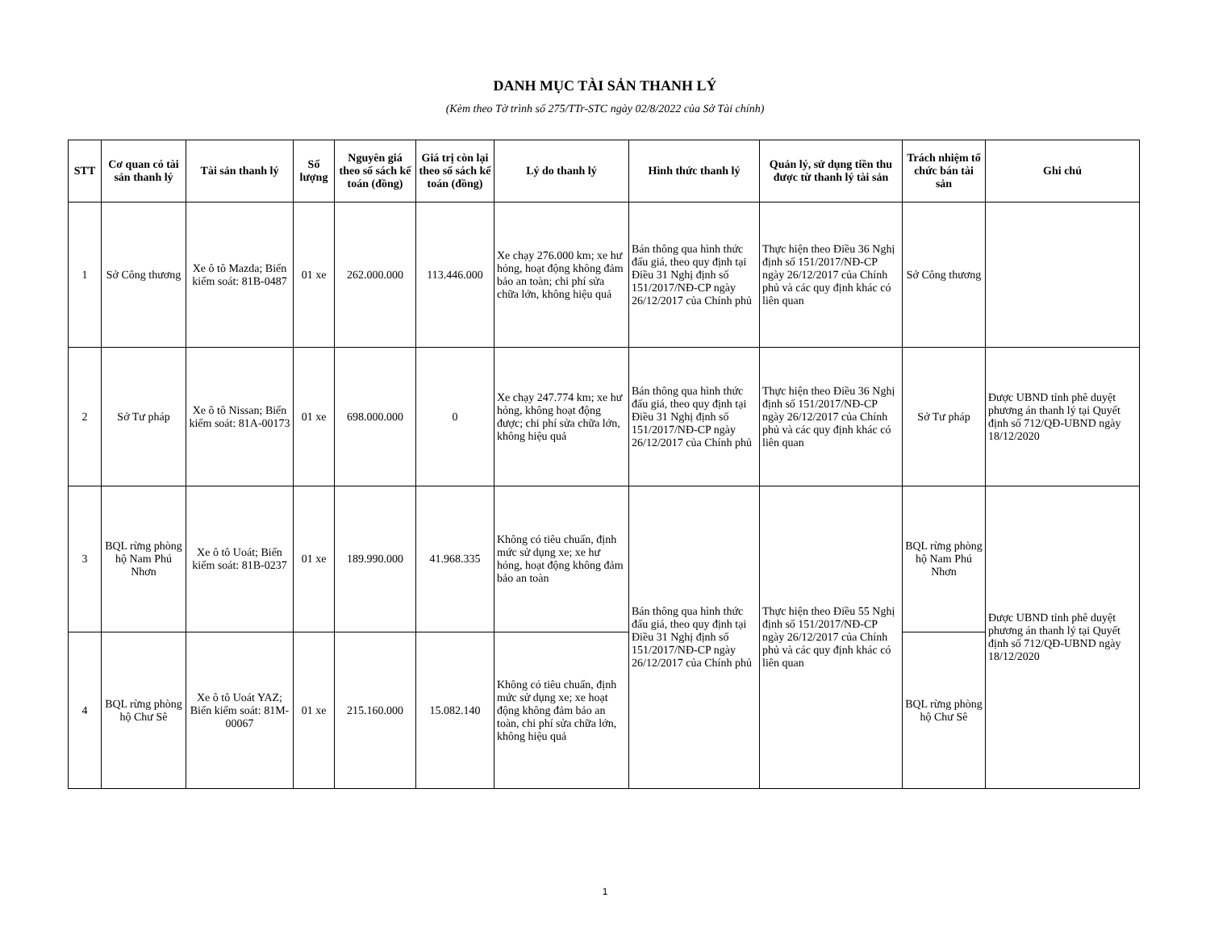DANH MỤC TÀI SẢN THANH LÝ
(Kèm theo Tờ trình số 275/TTr-STC ngày 02/8/2022 của Sở Tài chính)
| STT | Cơ quan có tài sản thanh lý | Tài sản thanh lý | Số lượng | Nguyên giá theo sổ sách kế toán (đồng) | Giá trị còn lại theo sổ sách kế toán (đồng) | Lý do thanh lý | Hình thức thanh lý | Quản lý, sử dụng tiền thu được từ thanh lý tài sản | Trách nhiệm tổ chức bán tài sản | Ghi chú |
| --- | --- | --- | --- | --- | --- | --- | --- | --- | --- | --- |
| 1 | Sở Công thương | Xe ô tô Mazda; Biển kiểm soát: 81B-0487 | 01 xe | 262.000.000 | 113.446.000 | Xe chạy 276.000 km; xe hư hỏng, hoạt động không đảm bảo an toàn; chi phí sửa chữa lớn, không hiệu quả | Bán thông qua hình thức đấu giá, theo quy định tại Điều 31 Nghị định số 151/2017/NĐ-CP ngày 26/12/2017 của Chính phủ | Thực hiện theo Điều 36 Nghị định số 151/2017/NĐ-CP ngày 26/12/2017 của Chính phủ và các quy định khác có liên quan | Sở Công thương | |
| 2 | Sở Tư pháp | Xe ô tô Nissan; Biển kiểm soát: 81A-00173 | 01 xe | 698.000.000 | 0 | Xe chạy 247.774 km; xe hư hỏng, không hoạt động được; chi phí sửa chữa lớn, không hiệu quả | Bán thông qua hình thức đấu giá, theo quy định tại Điều 31 Nghị định số 151/2017/NĐ-CP ngày 26/12/2017 của Chính phủ | Thực hiện theo Điều 36 Nghị định số 151/2017/NĐ-CP ngày 26/12/2017 của Chính phủ và các quy định khác có liên quan | Sở Tư pháp | Được UBND tỉnh phê duyệt phương án thanh lý tại Quyết định số 712/QĐ-UBND ngày 18/12/2020 |
| 3 | BQL rừng phòng hộ Nam Phú Nhơn | Xe ô tô Uoát; Biển kiểm soát: 81B-0237 | 01 xe | 189.990.000 | 41.968.335 | Không có tiêu chuẩn, định mức sử dụng xe; xe hư hỏng, hoạt động không đảm bảo an toàn | Bán thông qua hình thức đấu giá, theo quy định tại Điều 31 Nghị định số 151/2017/NĐ-CP ngày 26/12/2017 của Chính phủ | Thực hiện theo Điều 55 Nghị định số 151/2017/NĐ-CP ngày 26/12/2017 của Chính phủ và các quy định khác có liên quan | BQL rừng phòng hộ Nam Phú Nhơn | Được UBND tỉnh phê duyệt phương án thanh lý tại Quyết định số 712/QĐ-UBND ngày 18/12/2020 |
| 4 | BQL rừng phòng hộ Chư Sê | Xe ô tô Uoát YAZ; Biển kiểm soát: 81M-00067 | 01 xe | 215.160.000 | 15.082.140 | Không có tiêu chuẩn, định mức sử dụng xe; xe hoạt động không đảm bảo an toàn, chi phí sửa chữa lớn, không hiệu quả | | | BQL rừng phòng hộ Chư Sê | |
1